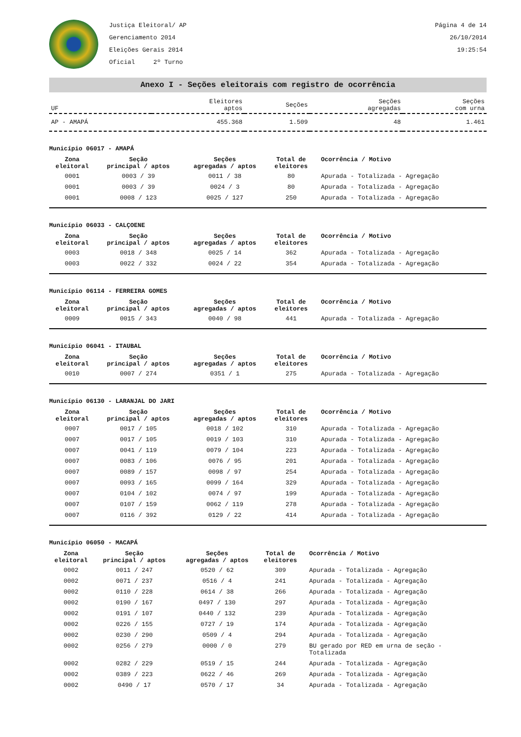Justiça Eleitoral/ AP
Gerenciamento 2014
Eleições Gerais 2014
Oficial 2º Turno
Página 4 de 14
26/10/2014
19:25:54
Anexo I - Seções eleitorais com registro de ocorrência
| UF | Eleitores aptos | Seções | Seções agregadas | Seções com urna |
| --- | --- | --- | --- | --- |
| AP - AMAPÁ | 455.368 | 1.509 | 48 | 1.461 |
Município 06017 - AMAPÁ
| Zona eleitoral | Seção principal / aptos | Seções agregadas / aptos | Total de eleitores | Ocorrência / Motivo |
| --- | --- | --- | --- | --- |
| 0001 | 0003 / 39 | 0011 / 38 | 80 | Apurada - Totalizada - Agregação |
| 0001 | 0003 / 39 | 0024 / 3 | 80 | Apurada - Totalizada - Agregação |
| 0001 | 0008 / 123 | 0025 / 127 | 250 | Apurada - Totalizada - Agregação |
Município 06033 - CALÇOENE
| Zona eleitoral | Seção principal / aptos | Seções agregadas / aptos | Total de eleitores | Ocorrência / Motivo |
| --- | --- | --- | --- | --- |
| 0003 | 0018 / 348 | 0025 / 14 | 362 | Apurada - Totalizada - Agregação |
| 0003 | 0022 / 332 | 0024 / 22 | 354 | Apurada - Totalizada - Agregação |
Município 06114 - FERREIRA GOMES
| Zona eleitoral | Seção principal / aptos | Seções agregadas / aptos | Total de eleitores | Ocorrência / Motivo |
| --- | --- | --- | --- | --- |
| 0009 | 0015 / 343 | 0040 / 98 | 441 | Apurada - Totalizada - Agregação |
Município 06041 - ITAUBAL
| Zona eleitoral | Seção principal / aptos | Seções agregadas / aptos | Total de eleitores | Ocorrência / Motivo |
| --- | --- | --- | --- | --- |
| 0010 | 0007 / 274 | 0351 / 1 | 275 | Apurada - Totalizada - Agregação |
Município 06130 - LARANJAL DO JARI
| Zona eleitoral | Seção principal / aptos | Seções agregadas / aptos | Total de eleitores | Ocorrência / Motivo |
| --- | --- | --- | --- | --- |
| 0007 | 0017 / 105 | 0018 / 102 | 310 | Apurada - Totalizada - Agregação |
| 0007 | 0017 / 105 | 0019 / 103 | 310 | Apurada - Totalizada - Agregação |
| 0007 | 0041 / 119 | 0079 / 104 | 223 | Apurada - Totalizada - Agregação |
| 0007 | 0083 / 106 | 0076 / 95 | 201 | Apurada - Totalizada - Agregação |
| 0007 | 0089 / 157 | 0098 / 97 | 254 | Apurada - Totalizada - Agregação |
| 0007 | 0093 / 165 | 0099 / 164 | 329 | Apurada - Totalizada - Agregação |
| 0007 | 0104 / 102 | 0074 / 97 | 199 | Apurada - Totalizada - Agregação |
| 0007 | 0107 / 159 | 0062 / 119 | 278 | Apurada - Totalizada - Agregação |
| 0007 | 0116 / 392 | 0129 / 22 | 414 | Apurada - Totalizada - Agregação |
Município 06050 - MACAPÁ
| Zona eleitoral | Seção principal / aptos | Seções agregadas / aptos | Total de eleitores | Ocorrência / Motivo |
| --- | --- | --- | --- | --- |
| 0002 | 0011 / 247 | 0520 / 62 | 309 | Apurada - Totalizada - Agregação |
| 0002 | 0071 / 237 | 0516 / 4 | 241 | Apurada - Totalizada - Agregação |
| 0002 | 0110 / 228 | 0614 / 38 | 266 | Apurada - Totalizada - Agregação |
| 0002 | 0190 / 167 | 0497 / 130 | 297 | Apurada - Totalizada - Agregação |
| 0002 | 0191 / 107 | 0440 / 132 | 239 | Apurada - Totalizada - Agregação |
| 0002 | 0226 / 155 | 0727 / 19 | 174 | Apurada - Totalizada - Agregação |
| 0002 | 0230 / 290 | 0509 / 4 | 294 | Apurada - Totalizada - Agregação |
| 0002 | 0256 / 279 | 0000 / 0 | 279 | BU gerado por RED em urna de seção - Totalizada |
| 0002 | 0282 / 229 | 0519 / 15 | 244 | Apurada - Totalizada - Agregação |
| 0002 | 0389 / 223 | 0622 / 46 | 269 | Apurada - Totalizada - Agregação |
| 0002 | 0490 / 17 | 0570 / 17 | 34 | Apurada - Totalizada - Agregação |